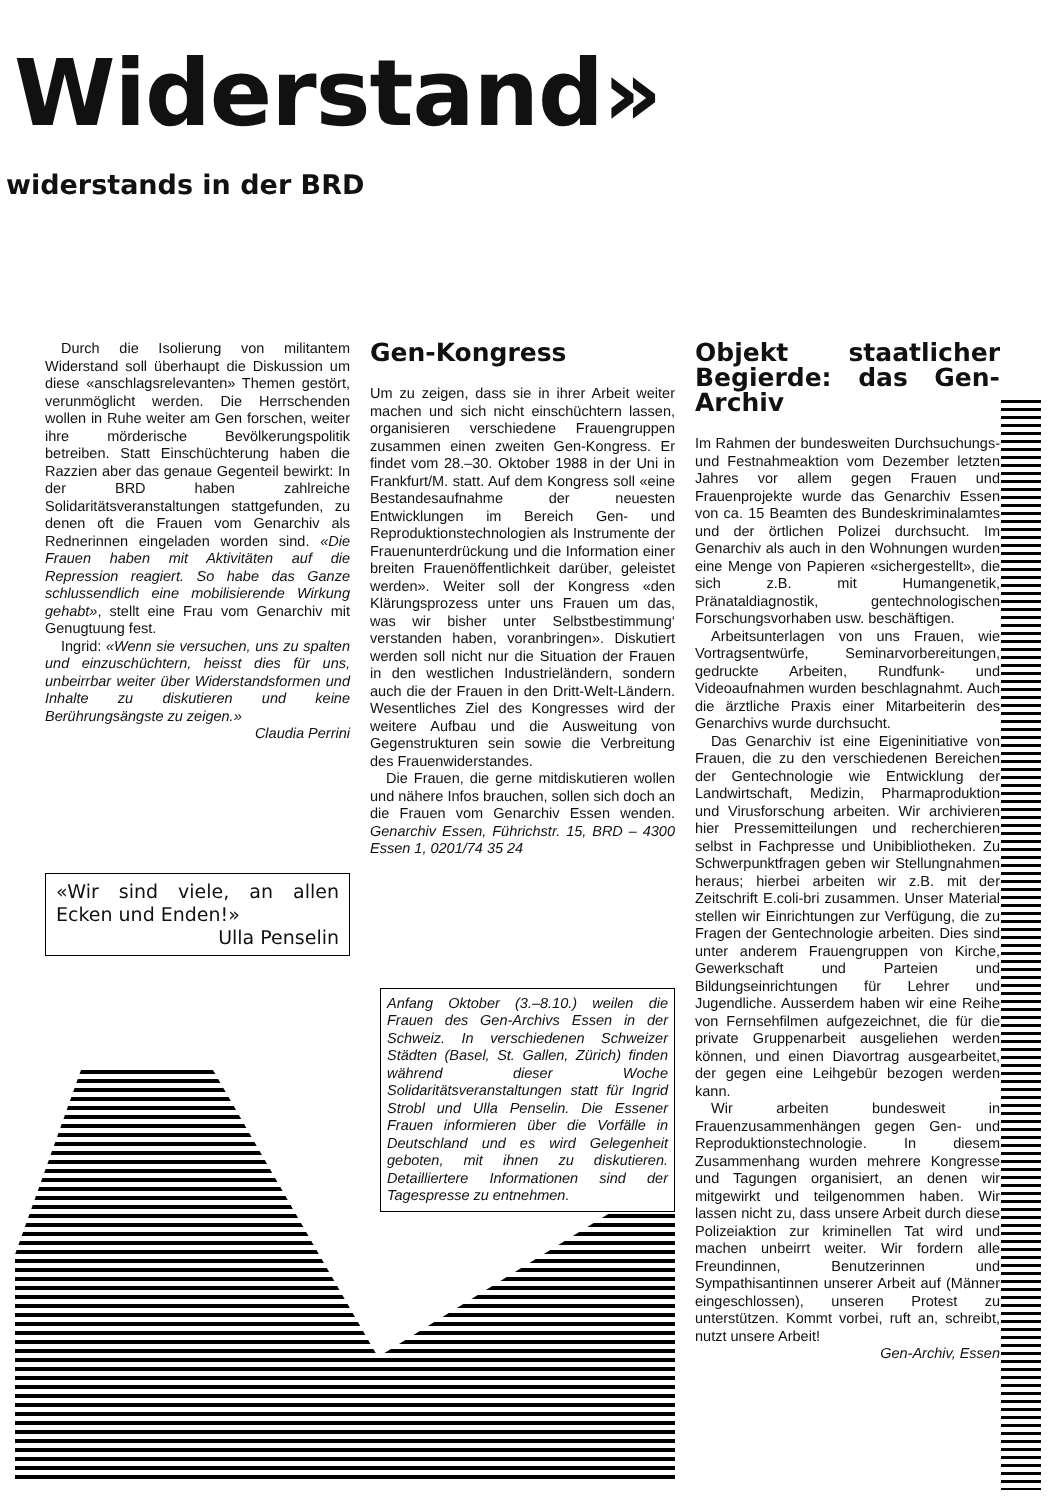Widerstand»
widerstands in der BRD
Durch die Isolierung von militantem Widerstand soll überhaupt die Diskussion um diese «anschlagsrelevanten» Themen gestört, verunmöglicht werden. Die Herrschenden wollen in Ruhe weiter am Gen forschen, weiter ihre mörderische Bevölkerungspolitik betreiben. Statt Einschüchterung haben die Razzien aber das genaue Gegenteil bewirkt: In der BRD haben zahlreiche Solidaritätsveranstaltungen stattgefunden, zu denen oft die Frauen vom Genarchiv als Rednerinnen eingeladen worden sind. «Die Frauen haben mit Aktivitäten auf die Repression reagiert. So habe das Ganze schlussendlich eine mobilisierende Wirkung gehabt», stellt eine Frau vom Genarchiv mit Genugtuung fest.
Ingrid: «Wenn sie versuchen, uns zu spalten und einzuschüchtern, heisst dies für uns, unbeirrbar weiter über Widerstandsformen und Inhalte zu diskutieren und keine Berührungsängste zu zeigen.»
Claudia Perrini
«Wir sind viele, an allen Ecken und Enden!»
Ulla Penselin
Gen-Kongress
Um zu zeigen, dass sie in ihrer Arbeit weiter machen und sich nicht einschüchtern lassen, organisieren verschiedene Frauengruppen zusammen einen zweiten Gen-Kongress. Er findet vom 28.–30. Oktober 1988 in der Uni in Frankfurt/M. statt. Auf dem Kongress soll «eine Bestandesaufnahme der neuesten Entwicklungen im Bereich Gen- und Reproduktionstechnologien als Instrumente der Frauenunterdrückung und die Information einer breiten Frauenöffentlichkeit darüber, geleistet werden». Weiter soll der Kongress «den Klärungsprozess unter uns Frauen um das, was wir bisher unter Selbstbestimmung‘ verstanden haben, voranbringen». Diskutiert werden soll nicht nur die Situation der Frauen in den westlichen Industrieländern, sondern auch die der Frauen in den Dritt-Welt-Ländern. Wesentliches Ziel des Kongresses wird der weitere Aufbau und die Ausweitung von Gegenstrukturen sein sowie die Verbreitung des Frauenwiderstandes.
Die Frauen, die gerne mitdiskutieren wollen und nähere Infos brauchen, sollen sich doch an die Frauen vom Genarchiv Essen wenden. Genarchiv Essen, Führichstr. 15, BRD – 4300 Essen 1, 0201/74 35 24
Anfang Oktober (3.–8.10.) weilen die Frauen des Gen-Archivs Essen in der Schweiz. In verschiedenen Schweizer Städten (Basel, St. Gallen, Zürich) finden während dieser Woche Solidaritätsveranstaltungen statt für Ingrid Strobl und Ulla Penselin. Die Essener Frauen informieren über die Vorfälle in Deutschland und es wird Gelegenheit geboten, mit ihnen zu diskutieren. Detailliertere Informationen sind der Tagespresse zu entnehmen.
Objekt staatlicher Begierde: das Gen-Archiv
Im Rahmen der bundesweiten Durchsuchungs- und Festnahmeaktion vom Dezember letzten Jahres vor allem gegen Frauen und Frauenprojekte wurde das Genarchiv Essen von ca. 15 Beamten des Bundeskriminalamtes und der örtlichen Polizei durchsucht. Im Genarchiv als auch in den Wohnungen wurden eine Menge von Papieren «sichergestellt», die sich z.B. mit Humangenetik, Pränataldiagnostik, gentechnologischen Forschungsvorhaben usw. beschäftigen.
Arbeitsunterlagen von uns Frauen, wie Vortragsentwürfe, Seminarvorbereitungen, gedruckte Arbeiten, Rundfunk- und Videoaufnahmen wurden beschlagnahmt. Auch die ärztliche Praxis einer Mitarbeiterin des Genarchivs wurde durchsucht.
Das Genarchiv ist eine Eigeninitiative von Frauen, die zu den verschiedenen Bereichen der Gentechnologie wie Entwicklung der Landwirtschaft, Medizin, Pharmaproduktion und Virusforschung arbeiten. Wir archivieren hier Pressemitteilungen und recherchieren selbst in Fachpresse und Unibibliotheken. Zu Schwerpunktfragen geben wir Stellungnahmen heraus; hierbei arbeiten wir z.B. mit der Zeitschrift E.coli-bri zusammen. Unser Material stellen wir Einrichtungen zur Verfügung, die zu Fragen der Gentechnologie arbeiten. Dies sind unter anderem Frauengruppen von Kirche, Gewerkschaft und Parteien und Bildungseinrichtungen für Lehrer und Jugendliche. Ausserdem haben wir eine Reihe von Fernsehfilmen aufgezeichnet, die für die private Gruppenarbeit ausgeliehen werden können, und einen Diavortrag ausgearbeitet, der gegen eine Leihgebür bezogen werden kann.
Wir arbeiten bundesweit in Frauenzusammenhängen gegen Gen- und Reproduktionstechnologie. In diesem Zusammenhang wurden mehrere Kongresse und Tagungen organisiert, an denen wir mitgewirkt und teilgenommen haben. Wir lassen nicht zu, dass unsere Arbeit durch diese Polizeiaktion zur kriminellen Tat wird und machen unbeirrt weiter. Wir fordern alle Freundinnen, Benutzerinnen und Sympathisantinnen unserer Arbeit auf (Männer eingeschlossen), unseren Protest zu unterstützen. Kommt vorbei, ruft an, schreibt, nutzt unsere Arbeit!
Gen-Archiv, Essen